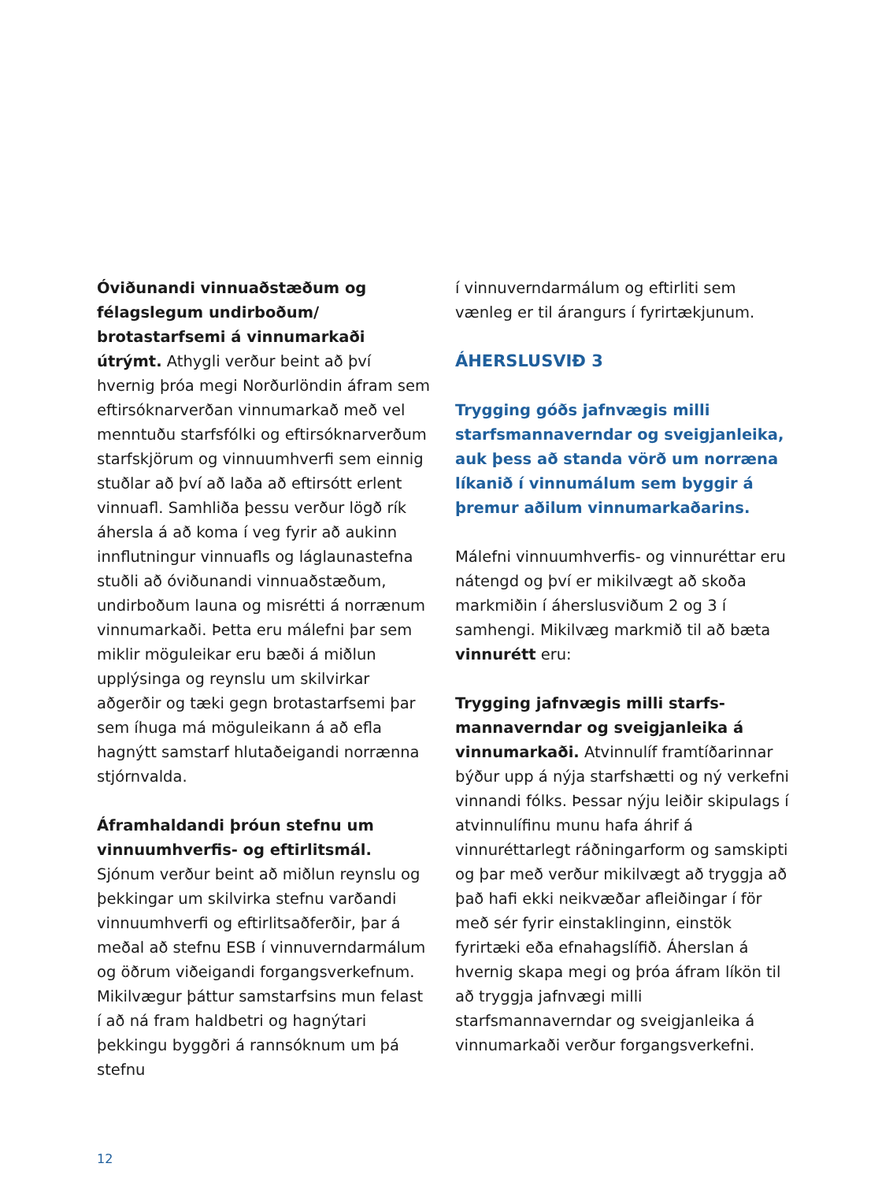Óviðunandi vinnuaðstæðum og félagslegum undirboðum/ brotastarfsemi á vinnumarkaði útrýmt. Athygli verður beint að því hvernig þróa megi Norðurlöndin áfram sem eftirsóknarverðan vinnumarkað með vel menntuðu starfsfólki og eftirsóknarverðum starfskjörum og vinnuumhverfi sem einnig stuðlar að því að laða að eftirsótt erlent vinnuafl. Samhliða þessu verður lögð rík áhersla á að koma í veg fyrir að aukinn innflutningur vinnuafls og láglaunastefna stuðli að óviðunandi vinnuaðstæðum, undirboðum launa og misrétti á norrænum vinnumarkaði. Þetta eru málefni þar sem miklir möguleikar eru bæði á miðlun upplýsinga og reynslu um skilvirkar aðgerðir og tæki gegn brotastarfsemi þar sem íhuga má möguleikann á að efla hagnýtt samstarf hlutaðeigandi norrænna stjórnvalda.
Áframhaldandi þróun stefnu um vinnuumhverfis- og eftirlitsmál. Sjónum verður beint að miðlun reynslu og þekkingar um skilvirka stefnu varðandi vinnuumhverfi og eftirlitsaðferðir, þar á meðal að stefnu ESB í vinnuverndarmálum og öðrum viðeigandi forgangsverkefnum. Mikilvægur þáttur samstarfsins mun felast í að ná fram haldbetri og hagnýtari þekkingu byggðri á rannsóknum um þá stefnu
í vinnuverndarmálum og eftirliti sem vænleg er til árangurs í fyrirtækjunum.
ÁHERSLUSVIÐ 3
Trygging góðs jafnvægis milli starfsmannaverndar og sveigjanleika, auk þess að standa vörð um norræna líkanið í vinnumálum sem byggir á þremur aðilum vinnumarkaðarins.
Málefni vinnuumhverfis- og vinnuréttar eru nátengd og því er mikilvægt að skoða markmiðin í áherslusviðum 2 og 3 í samhengi. Mikilvæg markmið til að bæta vinnurétt eru:
Trygging jafnvægis milli starfs-mannaverndar og sveigjanleika á vinnumarkaði. Atvinnulíf framtíðarinnar býður upp á nýja starfshætti og ný verkefni vinnandi fólks. Þessar nýju leiðir skipulags í atvinnulífinu munu hafa áhrif á vinnuréttarlegt ráðningarform og samskipti og þar með verður mikilvægt að tryggja að það hafi ekki neikvæðar afleiðingar í för með sér fyrir einstaklinginn, einstök fyrirtæki eða efnahagslífið. Áherslan á hvernig skapa megi og þróa áfram líkön til að tryggja jafnvægi milli starfsmannaverndar og sveigjanleika á vinnumarkaði verður forgangsverkefni.
12